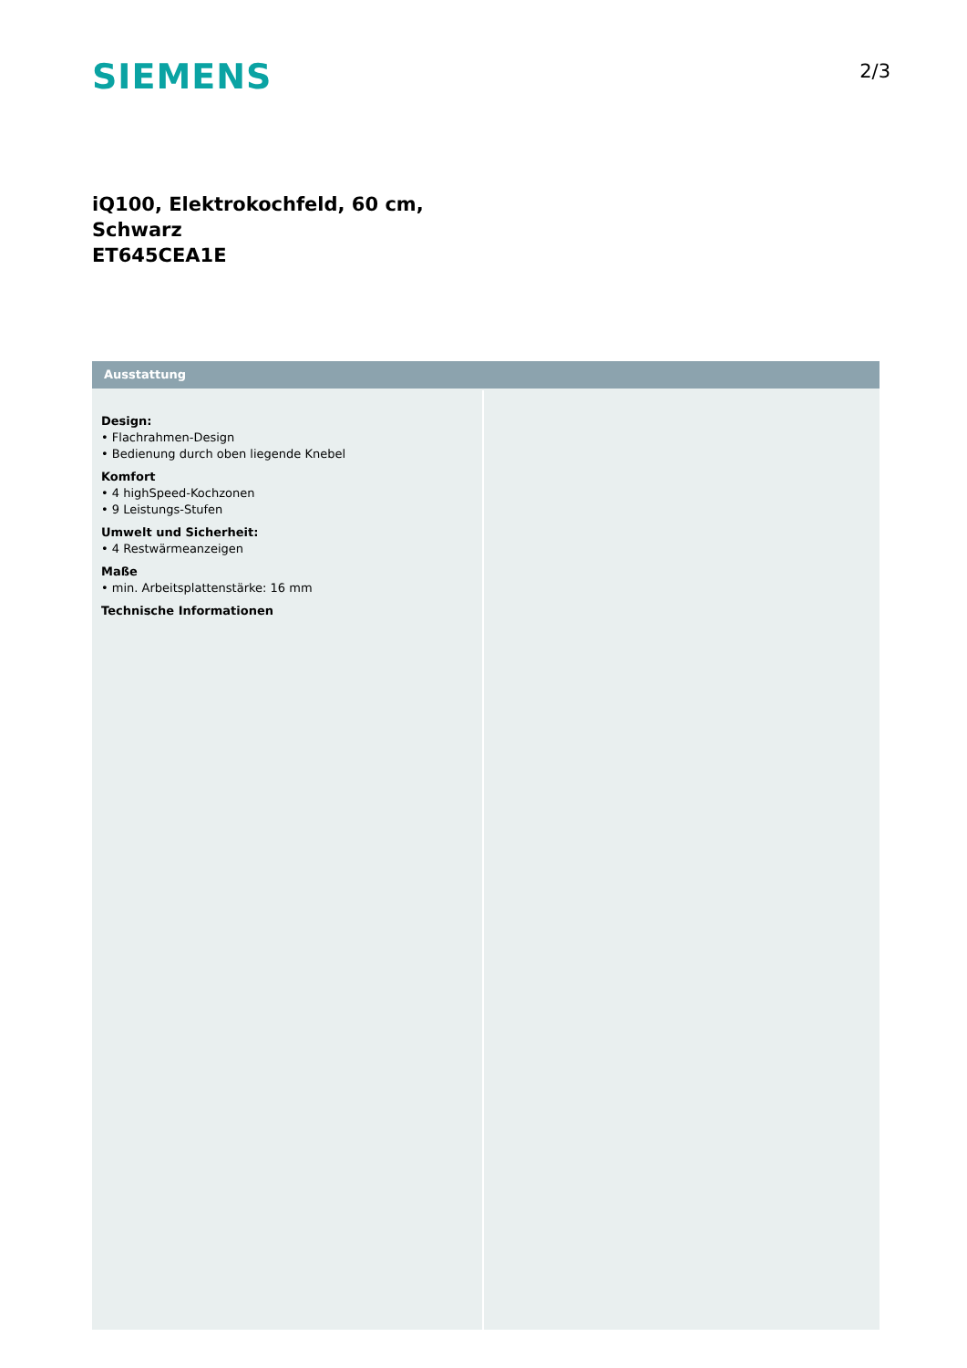SIEMENS
2/3
iQ100, Elektrokochfeld, 60 cm,
Schwarz
ET645CEA1E
Ausstattung
Design:
• Flachrahmen-Design
• Bedienung durch oben liegende Knebel
Komfort
• 4 highSpeed-Kochzonen
• 9 Leistungs-Stufen
Umwelt und Sicherheit:
• 4 Restwärmeanzeigen
Maße
• min. Arbeitsplattenstärke: 16 mm
Technische Informationen